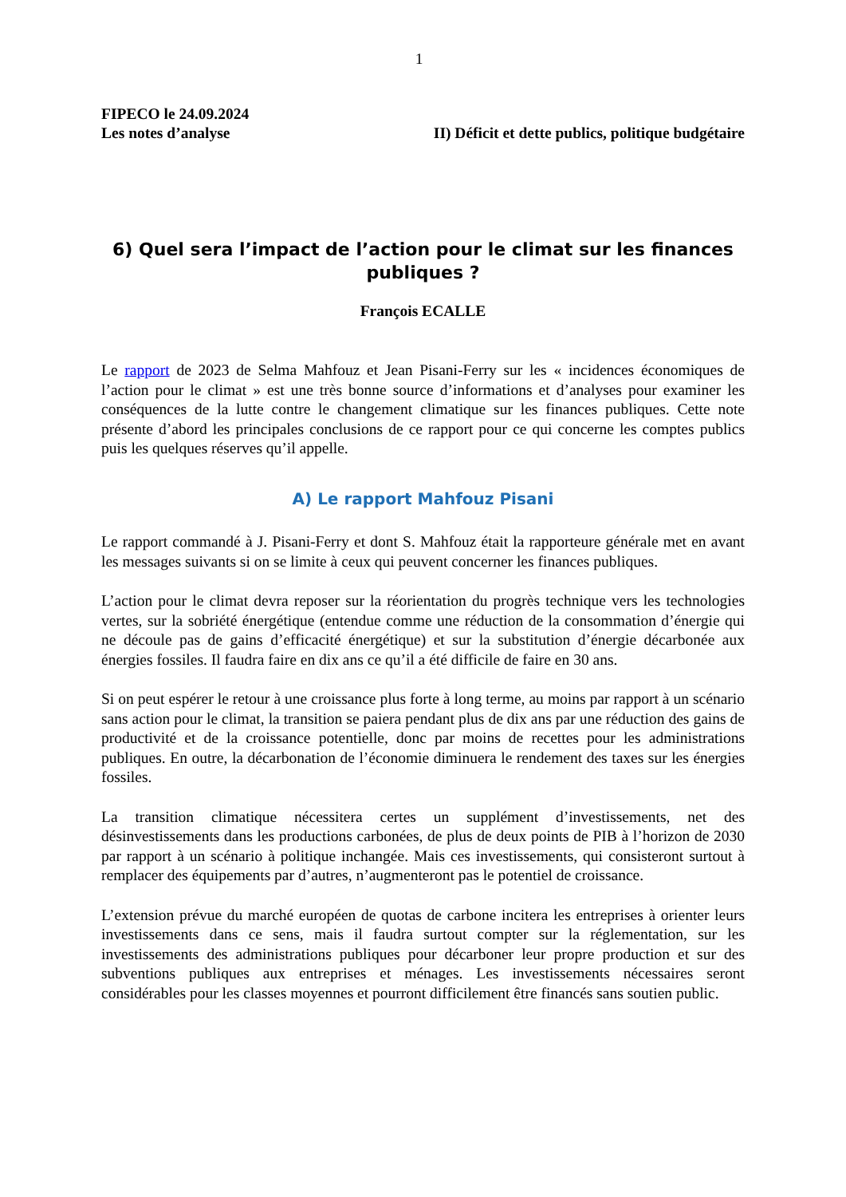1
FIPECO le 24.09.2024
Les notes d’analyse II) Déficit et dette publics, politique budgétaire
6) Quel sera l’impact de l’action pour le climat sur les finances publiques ?
François ECALLE
Le rapport de 2023 de Selma Mahfouz et Jean Pisani-Ferry sur les « incidences économiques de l’action pour le climat » est une très bonne source d’informations et d’analyses pour examiner les conséquences de la lutte contre le changement climatique sur les finances publiques. Cette note présente d’abord les principales conclusions de ce rapport pour ce qui concerne les comptes publics puis les quelques réserves qu’il appelle.
A) Le rapport Mahfouz Pisani
Le rapport commandé à J. Pisani-Ferry et dont S. Mahfouz était la rapporteure générale met en avant les messages suivants si on se limite à ceux qui peuvent concerner les finances publiques.
L’action pour le climat devra reposer sur la réorientation du progrès technique vers les technologies vertes, sur la sobriété énergétique (entendue comme une réduction de la consommation d’énergie qui ne découle pas de gains d’efficacité énergétique) et sur la substitution d’énergie décarbonée aux énergies fossiles. Il faudra faire en dix ans ce qu’il a été difficile de faire en 30 ans.
Si on peut espérer le retour à une croissance plus forte à long terme, au moins par rapport à un scénario sans action pour le climat, la transition se paiera pendant plus de dix ans par une réduction des gains de productivité et de la croissance potentielle, donc par moins de recettes pour les administrations publiques. En outre, la décarbonation de l’économie diminuera le rendement des taxes sur les énergies fossiles.
La transition climatique nécessitera certes un supplément d’investissements, net des désinvestissements dans les productions carbonées, de plus de deux points de PIB à l’horizon de 2030 par rapport à un scénario à politique inchangée. Mais ces investissements, qui consisteront surtout à remplacer des équipements par d’autres, n’augmenteront pas le potentiel de croissance.
L’extension prévue du marché européen de quotas de carbone incitera les entreprises à orienter leurs investissements dans ce sens, mais il faudra surtout compter sur la réglementation, sur les investissements des administrations publiques pour décarboner leur propre production et sur des subventions publiques aux entreprises et ménages. Les investissements nécessaires seront considérables pour les classes moyennes et pourront difficilement être financés sans soutien public.